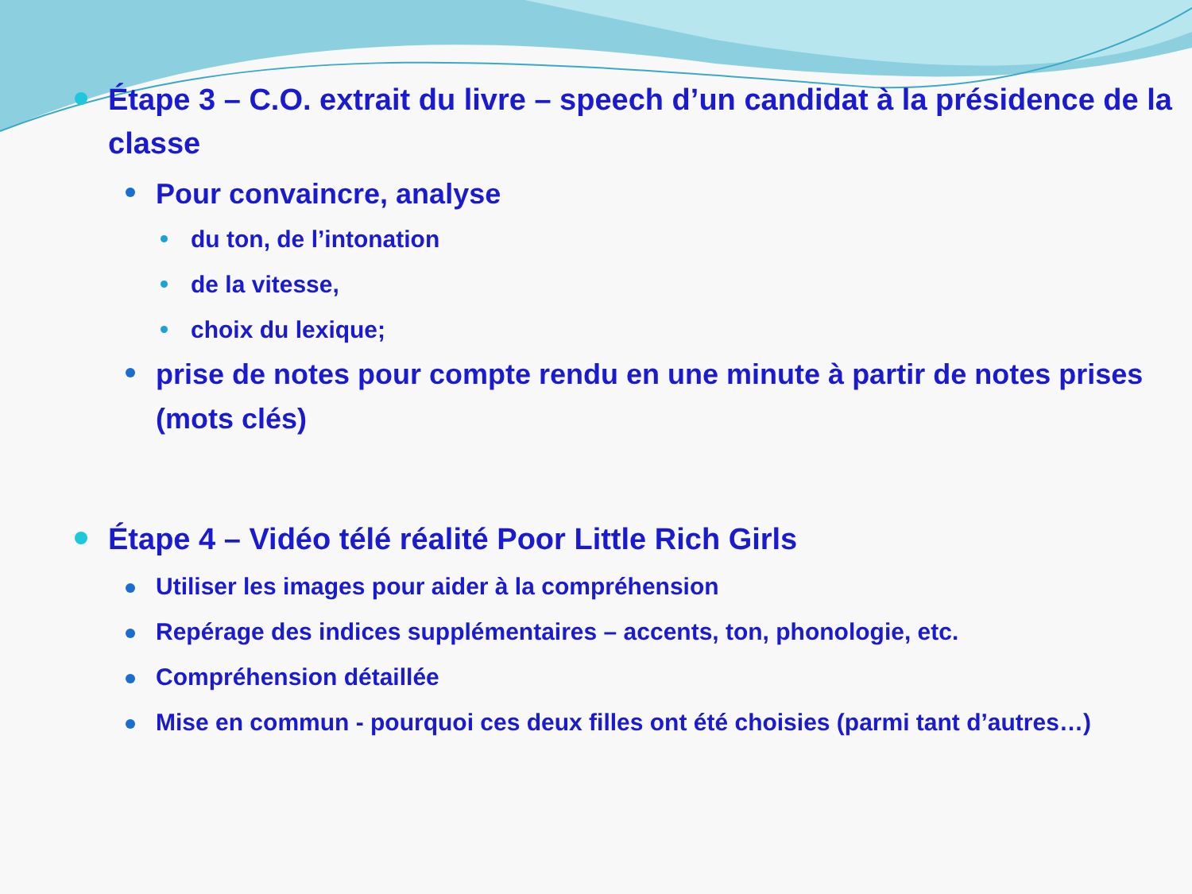Étape 3 – C.O. extrait du livre – speech d’un candidat à la présidence de la classe
Pour convaincre, analyse
du ton, de l’intonation
de la vitesse,
choix du lexique;
prise de notes pour compte rendu en une minute à partir de notes prises (mots clés)
Étape 4 – Vidéo télé réalité Poor Little Rich Girls
Utiliser les images pour aider à la compréhension
Repérage des indices supplémentaires – accents, ton, phonologie, etc.
Compréhension détaillée
Mise en commun - pourquoi ces deux filles ont été choisies (parmi tant d’autres…)